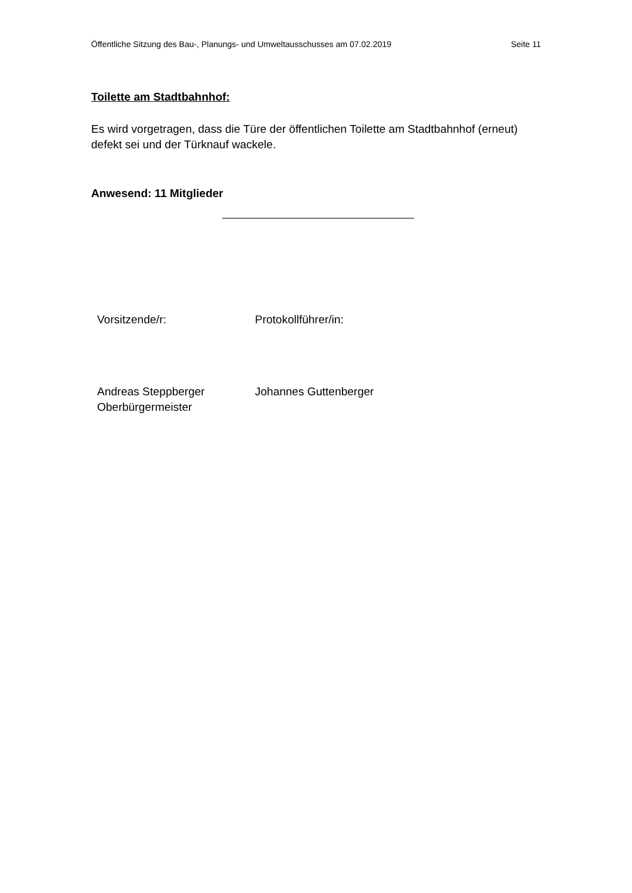Öffentliche Sitzung des Bau-, Planungs- und Umweltausschusses am 07.02.2019 Seite 11
Toilette am Stadtbahnhof:
Es wird vorgetragen, dass die Türe der öffentlichen Toilette am Stadtbahnhof (erneut) defekt sei und der Türknauf wackele.
Anwesend: 11 Mitglieder
Vorsitzende/r: Protokollführer/in:
Andreas Steppberger
Oberbürgermeister
Johannes Guttenberger